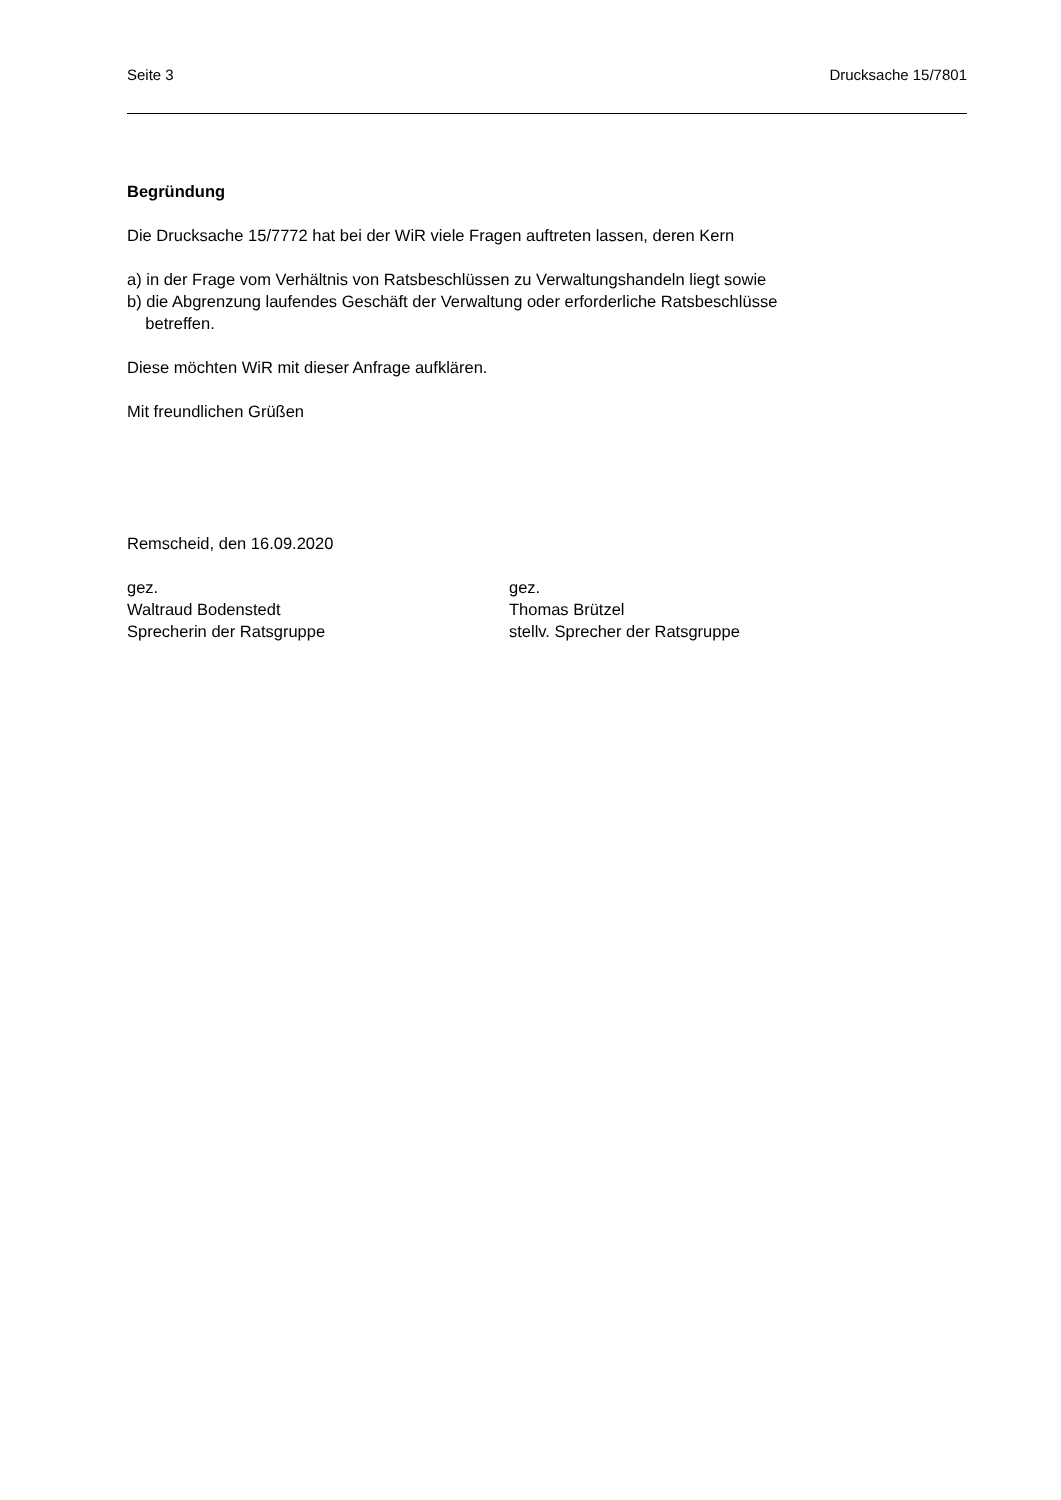Seite 3 Drucksache 15/7801
Begründung
Die Drucksache 15/7772 hat bei der WiR viele Fragen auftreten lassen, deren Kern
a) in der Frage vom Verhältnis von Ratsbeschlüssen zu Verwaltungshandeln liegt sowie
b) die Abgrenzung laufendes Geschäft der Verwaltung oder erforderliche Ratsbeschlüsse
betreffen.
Diese möchten WiR mit dieser Anfrage aufklären.
Mit freundlichen Grüßen
Remscheid, den 16.09.2020
gez.
Waltraud Bodenstedt
Sprecherin der Ratsgruppe
gez.
Thomas Brützel
stellv. Sprecher der Ratsgruppe